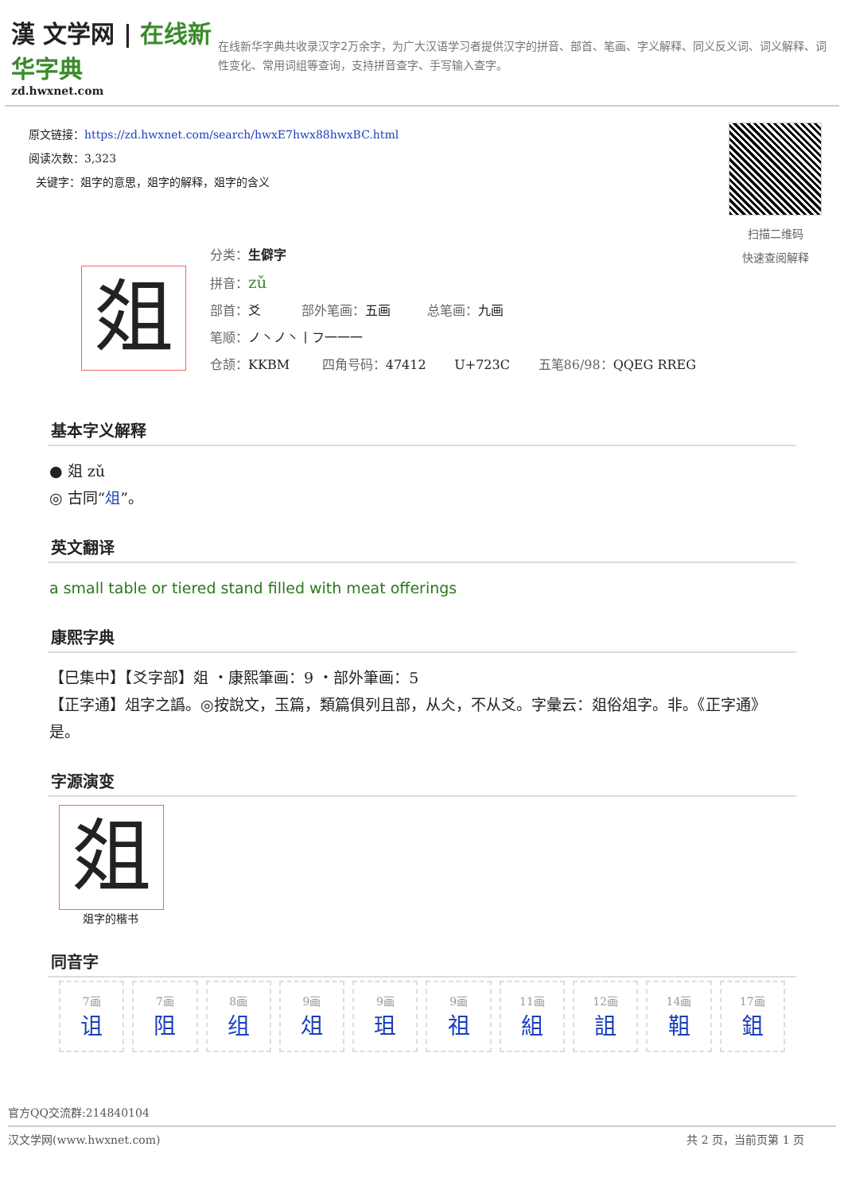漢 文学网 | 在线新华字典
zd.hwxnet.com
在线新华字典共收录汉字2万余字，为广大汉语学习者提供汉字的拼音、部首、笔画、字义解释、同义反义词、词义解释、词性变化、常用词组等查询，支持拼音查字、手写输入查字。
原文链接：https://zd.hwxnet.com/search/hwxE7hwx88hwxBC.html
阅读次数：3,323
关键字：爼字的意思，爼字的解释，爼字的含义
扫描二维码
快速查阅解释
爼
分类：生僻字
拼音：zǔ
部首：爻 部外笔画：五画 总笔画：九画
笔顺：ノ丶ノ丶丨フ一一一
仓颉：KKBM 四角号码：47412 U+723C 五笔86/98：QQEG RREG
基本字义解释
● 爼 zǔ
◎ 古同“俎”。
英文翻译
a small table or tiered stand filled with meat offerings
康熙字典
【巳集中】【爻字部】爼 ・康熙筆画：9 ・部外筆画：5
【正字通】俎字之譌。◎按說文，玉篇，類篇俱列且部，从仌，不从爻。字彙云：爼俗俎字。非。《正字通》是。
字源演变
爼
爼字的楷书
同音字
| 7画 诅 | 7画 阻 | 8画 组 | 9画 俎 | 9画 珇 | 9画 祖 | 11画 組 | 12画 詛 | 14画 靻 | 17画 鉏 |
官方QQ交流群:214840104
汉文学网(www.hwxnet.com) 共 2 页，当前页第 1 页